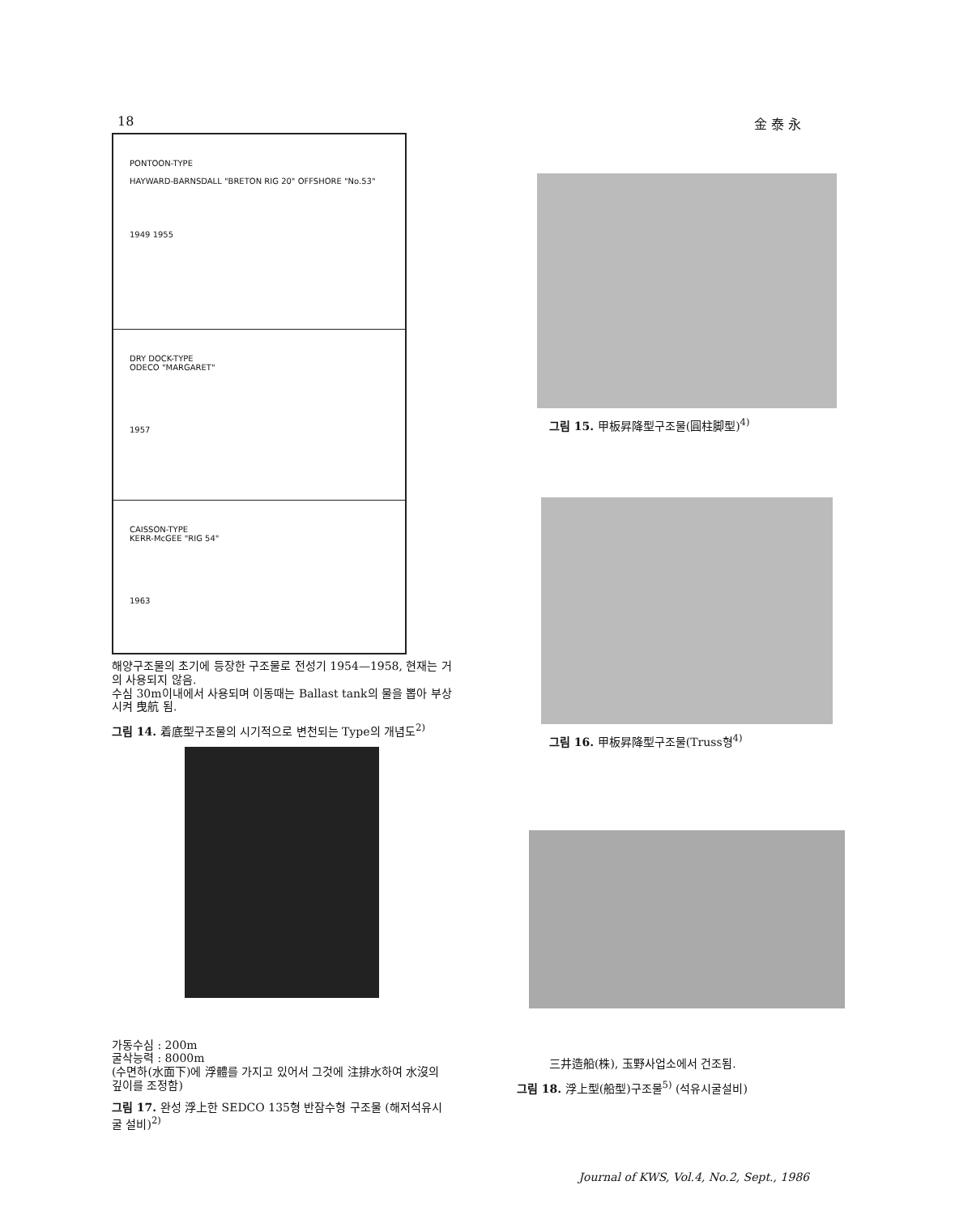18 金 泰 永
PONTOON-TYPE
HAYWARD-BARNSDALL "BRETON RIG 20" OFFSHORE "No.53"
1949 1955
DRY DOCK-TYPE
ODECO "MARGARET"
1957
CAISSON-TYPE
KERR-McGEE "RIG 54"
1963
해양구조물의 초기에 등장한 구조물로 전성기 1954—1958, 현재는 거의 사용되지 않음.
수심 30m이내에서 사용되며 이동때는 Ballast tank의 물을 뽑아 부상시켜 曳航 됨.
그림 14. 着底型구조물의 시기적으로 변천되는 Type의 개념도<sup>2)</sup>
가동수심 : 200m
굴삭능력 : 8000m
(수면하(水面下)에 浮體를 가지고 있어서 그것에 注排水하여 水沒의 깊이를 조정함)
그림 17. 완성 浮上한 SEDCO 135형 반잠수형 구조물 (해저석유시굴 설비)<sup>2)</sup>
그림 15. 甲板昇降型구조물(圓柱脚型)<sup>4)</sup>
그림 16. 甲板昇降型구조물(Truss형<sup>4)</sup>
三井造船(株), 玉野사업소에서 건조됨.
그림 18. 浮上型(船型)구조물<sup>5)</sup> (석유시굴설비)
Journal of KWS, Vol.4, No.2, Sept., 1986